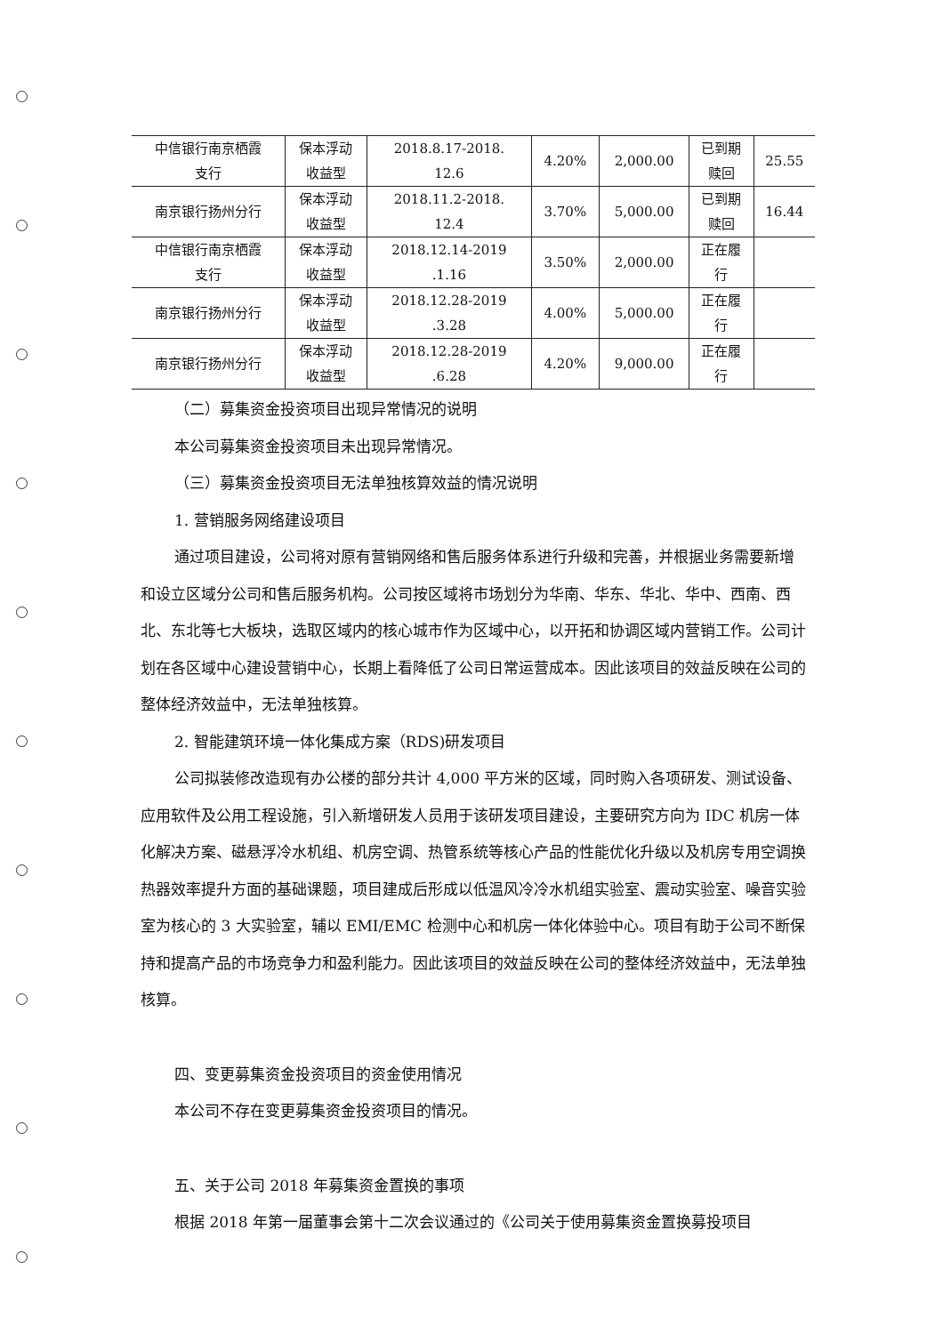| 中信银行南京栖霞 支行 | 保本浮动 收益型 | 2018.8.17-2018. 12.6 | 4.20% | 2,000.00 | 已到期 赎回 | 25.55 |
| 南京银行扬州分行 | 保本浮动 收益型 | 2018.11.2-2018. 12.4 | 3.70% | 5,000.00 | 已到期 赎回 | 16.44 |
| 中信银行南京栖霞 支行 | 保本浮动 收益型 | 2018.12.14-2019 .1.16 | 3.50% | 2,000.00 | 正在履 行 | |
| 南京银行扬州分行 | 保本浮动 收益型 | 2018.12.28-2019 .3.28 | 4.00% | 5,000.00 | 正在履 行 | |
| 南京银行扬州分行 | 保本浮动 收益型 | 2018.12.28-2019 .6.28 | 4.20% | 9,000.00 | 正在履 行 | |
（二）募集资金投资项目出现异常情况的说明
本公司募集资金投资项目未出现异常情况。
（三）募集资金投资项目无法单独核算效益的情况说明
1. 营销服务网络建设项目
通过项目建设，公司将对原有营销网络和售后服务体系进行升级和完善，并根据业务需要新增和设立区域分公司和售后服务机构。公司按区域将市场划分为华南、华东、华北、华中、西南、西北、东北等七大板块，选取区域内的核心城市作为区域中心，以开拓和协调区域内营销工作。公司计划在各区域中心建设营销中心，长期上看降低了公司日常运营成本。因此该项目的效益反映在公司的整体经济效益中，无法单独核算。
2. 智能建筑环境一体化集成方案（RDS)研发项目
公司拟装修改造现有办公楼的部分共计 4,000 平方米的区域，同时购入各项研发、测试设备、应用软件及公用工程设施，引入新增研发人员用于该研发项目建设，主要研究方向为 IDC 机房一体化解决方案、磁悬浮冷水机组、机房空调、热管系统等核心产品的性能优化升级以及机房专用空调换热器效率提升方面的基础课题，项目建成后形成以低温风冷冷水机组实验室、震动实验室、噪音实验室为核心的 3 大实验室，辅以 EMI/EMC 检测中心和机房一体化体验中心。项目有助于公司不断保持和提高产品的市场竞争力和盈利能力。因此该项目的效益反映在公司的整体经济效益中，无法单独核算。
四、变更募集资金投资项目的资金使用情况
本公司不存在变更募集资金投资项目的情况。
五、关于公司 2018 年募集资金置换的事项
根据 2018 年第一届董事会第十二次会议通过的《公司关于使用募集资金置换募投项目